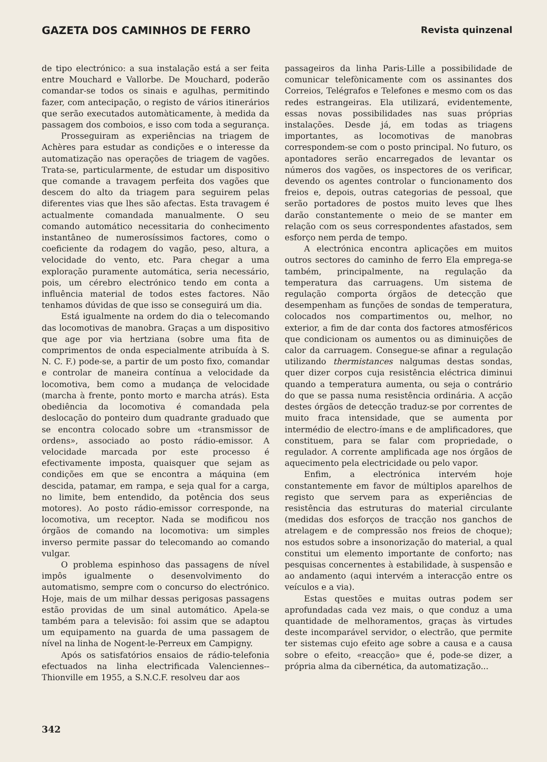GAZETA DOS CAMINHOS DE FERRO Revista quinzenal
de tipo electrónico: a sua instalação está a ser feita entre Mouchard e Vallorbe. De Mouchard, poderão comandar-se todos os sinais e agulhas, permitindo fazer, com antecipação, o registo de vários itinerários que serão executados automàticamente, à medida da passagem dos comboios, e isso com toda a segurança.
Prosseguiram as experiências na triagem de Achères para estudar as condições e o interesse da automatização nas operações de triagem de vagões. Trata-se, particularmente, de estudar um dispositivo que comande a travagem perfeita dos vagões que descem do alto da triagem para seguirem pelas diferentes vias que lhes são afectas. Esta travagem é actualmente comandada manualmente. O seu comando automático necessitaria do conhecimento instantâneo de numerosíssimos factores, como o coeficiente da rodagem do vagão, peso, altura, a velocidade do vento, etc. Para chegar a uma exploração puramente automática, seria necessário, pois, um cérebro electrónico tendo em conta a influência material de todos estes factores. Não tenhamos dúvidas de que isso se conseguirá um dia.
Está igualmente na ordem do dia o telecomando das locomotivas de manobra. Graças a um dispositivo que age por via hertziana (sobre uma fita de comprimentos de onda especialmente atribuída à S. N. C. F.) pode-se, a partir de um posto fixo, comandar e controlar de maneira contínua a velocidade da locomotiva, bem como a mudança de velocidade (marcha à frente, ponto morto e marcha atrás). Esta obediência da locomotiva é comandada pela deslocação do ponteiro dum quadrante graduado que se encontra colocado sobre um «transmissor de ordens», associado ao posto rádio-emissor. A velocidade marcada por este processo é efectivamente imposta, quaisquer que sejam as condições em que se encontra a máquina (em descida, patamar, em rampa, e seja qual for a carga, no limite, bem entendido, da potência dos seus motores). Ao posto rádio-emissor corresponde, na locomotiva, um receptor. Nada se modificou nos órgãos de comando na locomotiva: um simples inverso permite passar do telecomando ao comando vulgar.
O problema espinhoso das passagens de nível impôs igualmente o desenvolvimento do automatismo, sempre com o concurso do electrónico. Hoje, mais de um milhar dessas perigosas passagens estão providas de um sinal automático. Apela-se também para a televisão: foi assim que se adaptou um equipamento na guarda de uma passagem de nível na linha de Nogent-le-Perreux em Campigny.
Após os satisfatórios ensaios de rádio-telefonia efectuados na linha electrificada Valenciennes--Thionville em 1955, a S.N.C.F. resolveu dar aos
passageiros da linha Paris-Lille a possibilidade de comunicar telefònicamente com os assinantes dos Correios, Telégrafos e Telefones e mesmo com os das redes estrangeiras. Ela utilizará, evidentemente, essas novas possibilidades nas suas próprias instalações. Desde já, em todas as triagens importantes, as locomotivas de manobras correspondem-se com o posto principal. No futuro, os apontadores serão encarregados de levantar os números dos vagões, os inspectores de os verificar, devendo os agentes controlar o funcionamento dos freios e, depois, outras categorias de pessoal, que serão portadores de postos muito leves que lhes darão constantemente o meio de se manter em relação com os seus correspondentes afastados, sem esforço nem perda de tempo.
A electrónica encontra aplicações em muitos outros sectores do caminho de ferro Ela emprega-se também, principalmente, na regulação da temperatura das carruagens. Um sistema de regulação comporta órgãos de detecção que desempenham as funções de sondas de temperatura, colocados nos compartimentos ou, melhor, no exterior, a fim de dar conta dos factores atmosféricos que condicionam os aumentos ou as diminuições de calor da carruagem. Consegue-se afinar a regulação utilizando thermistances nalgumas destas sondas, quer dizer corpos cuja resistência eléctrica diminui quando a temperatura aumenta, ou seja o contrário do que se passa numa resistência ordinária. A acção destes órgãos de detecção traduz-se por correntes de muito fraca intensidade, que se aumenta por intermédio de electro-ímans e de amplificadores, que constituem, para se falar com propriedade, o regulador. A corrente amplificada age nos órgãos de aquecimento pela electricidade ou pelo vapor.
Enfim, a electrónica intervém hoje constantemente em favor de múltiplos aparelhos de registo que servem para as experiências de resistência das estruturas do material circulante (medidas dos esforços de tracção nos ganchos de atrelagem e de compressão nos freios de choque); nos estudos sobre a insonorização do material, a qual constitui um elemento importante de conforto; nas pesquisas concernentes à estabilidade, à suspensão e ao andamento (aqui intervém a interacção entre os veículos e a via).
Estas questões e muitas outras podem ser aprofundadas cada vez mais, o que conduz a uma quantidade de melhoramentos, graças às virtudes deste incomparável servidor, o electrão, que permite ter sistemas cujo efeito age sobre a causa e a causa sobre o efeito, «reacção» que é, pode-se dizer, a própria alma da cibernética, da automatização...
342